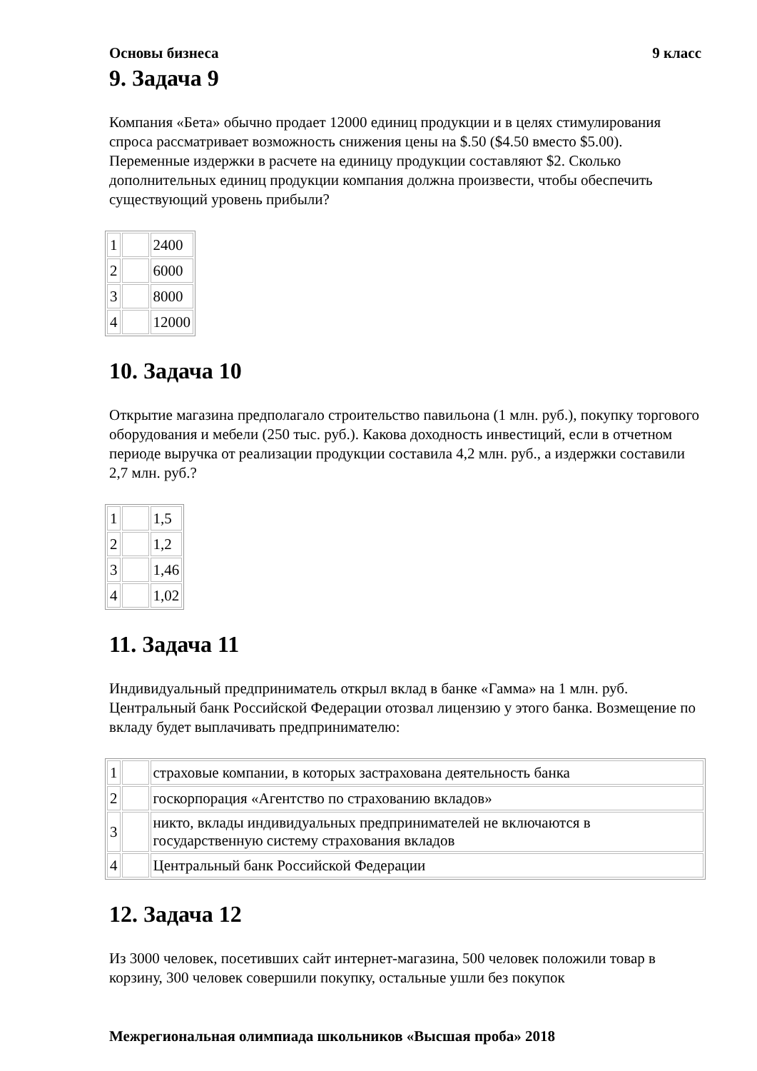Основы бизнеса 9 класс
9. Задача 9
Компания «Бета» обычно продает 12000 единиц продукции и в целях стимулирования спроса рассматривает возможность снижения цены на $.50 ($4.50 вместо $5.00). Переменные издержки в расчете на единицу продукции составляют $2. Сколько дополнительных единиц продукции компания должна произвести, чтобы обеспечить существующий уровень прибыли?
| 1 | | 2400 |
| 2 | | 6000 |
| 3 | | 8000 |
| 4 | | 12000 |
10. Задача 10
Открытие магазина предполагало строительство павильона (1 млн. руб.), покупку торгового оборудования и мебели (250 тыс. руб.). Какова доходность инвестиций, если в отчетном периоде выручка от реализации продукции составила 4,2 млн. руб., а издержки составили 2,7 млн. руб.?
| 1 | | 1,5 |
| 2 | | 1,2 |
| 3 | | 1,46 |
| 4 | | 1,02 |
11. Задача 11
Индивидуальный предприниматель открыл вклад в банке «Гамма» на 1 млн. руб. Центральный банк Российской Федерации отозвал лицензию у этого банка. Возмещение по вкладу будет выплачивать предпринимателю:
| 1 | | страховые компании, в которых застрахована деятельность банка |
| 2 | | госкорпорация «Агентство по страхованию вкладов» |
| 3 | | никто, вклады индивидуальных предпринимателей не включаются в государственную систему страхования вкладов |
| 4 | | Центральный банк Российской Федерации |
12. Задача 12
Из 3000 человек, посетивших сайт интернет-магазина, 500 человек положили товар в корзину, 300 человек совершили покупку, остальные ушли без покупок
Межрегиональная олимпиада школьников «Высшая проба» 2018